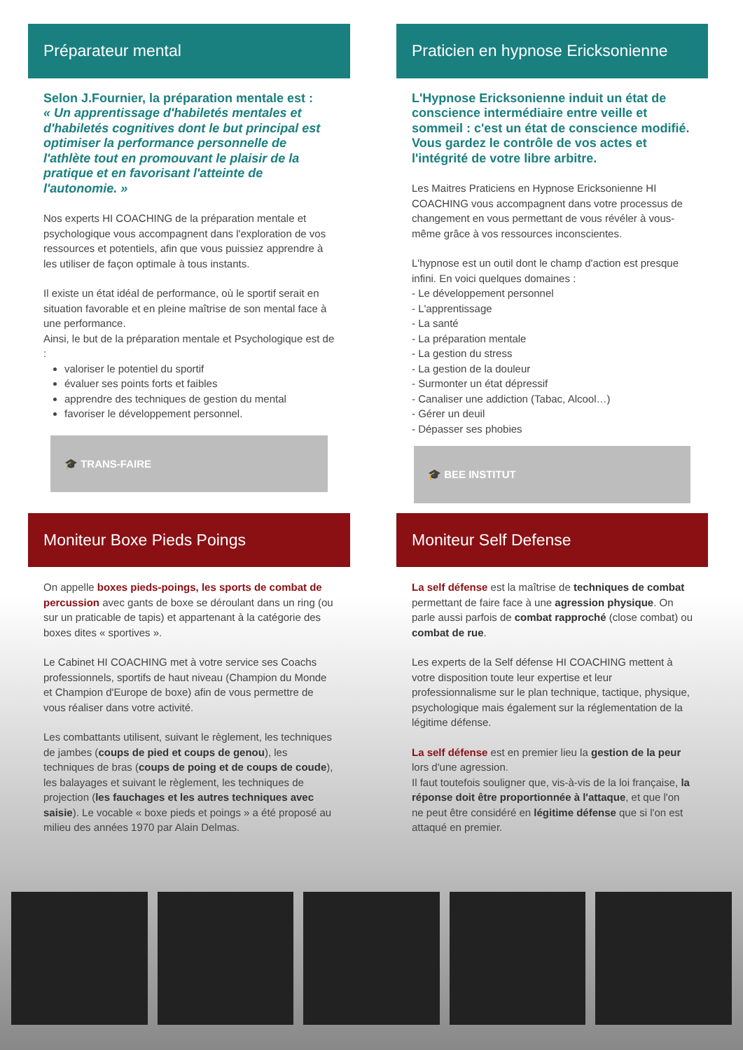Préparateur mental
Selon J.Fournier, la préparation mentale est :
« Un apprentissage d'habiletés mentales et d'habiletés cognitives dont le but principal est optimiser la performance personnelle de l'athlète tout en promouvant le plaisir de la pratique et en favorisant l'atteinte de l'autonomie. »
Nos experts HI COACHING de la préparation mentale et psychologique vous accompagnent dans l'exploration de vos ressources et potentiels, afin que vous puissiez apprendre à les utiliser de façon optimale à tous instants.
Il existe un état idéal de performance, où le sportif serait en situation favorable et en pleine maîtrise de son mental face à une performance.
Ainsi, le but de la préparation mentale et Psychologique est de :
valoriser le potentiel du sportif
évaluer ses points forts et faibles
apprendre des techniques de gestion du mental
favoriser le développement personnel.
🎓 TRANS-FAIRE
Praticien en hypnose Ericksonienne
L'Hypnose Ericksonienne induit un état de conscience intermédiaire entre veille et sommeil : c'est un état de conscience modifié. Vous gardez le contrôle de vos actes et l'intégrité de votre libre arbitre.
Les Maitres Praticiens en Hypnose Ericksonienne HI COACHING vous accompagnent dans votre processus de changement en vous permettant de vous révéler à vous-même grâce à vos ressources inconscientes.
L'hypnose est un outil dont le champ d'action est presque infini. En voici quelques domaines :
- Le développement personnel
- L'apprentissage
- La santé
- La préparation mentale
- La gestion du stress
- La gestion de la douleur
- Surmonter un état dépressif
- Canaliser une addiction (Tabac, Alcool…)
- Gérer un deuil
- Dépasser ses phobies
🎓 BEE INSTITUT
Moniteur Boxe Pieds Poings
On appelle boxes pieds-poings, les sports de combat de percussion avec gants de boxe se déroulant dans un ring (ou sur un praticable de tapis) et appartenant à la catégorie des boxes dites « sportives ».
Le Cabinet HI COACHING met à votre service ses Coachs professionnels, sportifs de haut niveau (Champion du Monde et Champion d'Europe de boxe) afin de vous permettre de vous réaliser dans votre activité.
Les combattants utilisent, suivant le règlement, les techniques de jambes (coups de pied et coups de genou), les techniques de bras (coups de poing et de coups de coude), les balayages et suivant le règlement, les techniques de projection (les fauchages et les autres techniques avec saisie). Le vocable « boxe pieds et poings » a été proposé au milieu des années 1970 par Alain Delmas.
Moniteur Self Defense
La self défense est la maîtrise de techniques de combat permettant de faire face à une agression physique. On parle aussi parfois de combat rapproché (close combat) ou combat de rue.
Les experts de la Self défense HI COACHING mettent à votre disposition toute leur expertise et leur professionnalisme sur le plan technique, tactique, physique, psychologique mais également sur la réglementation de la légitime défense.
La self défense est en premier lieu la gestion de la peur lors d'une agression.
Il faut toutefois souligner que, vis-à-vis de la loi française, la réponse doit être proportionnée à l'attaque, et que l'on ne peut être considéré en légitime défense que si l'on est attaqué en premier.